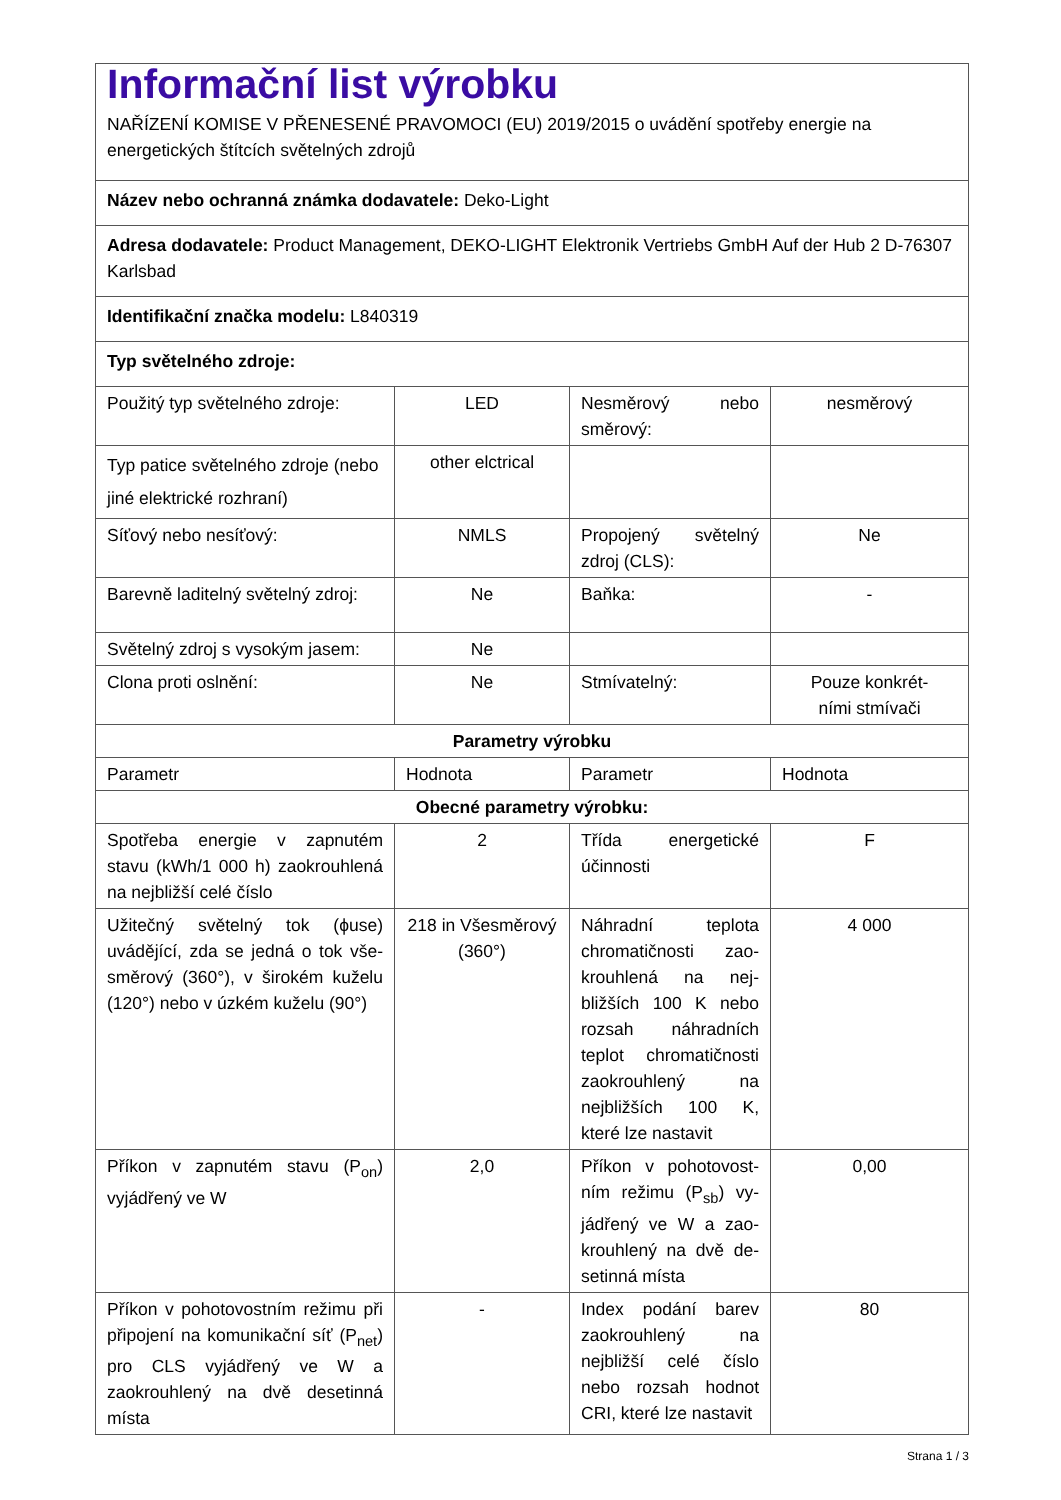| Informační list výrobku NAŘÍZENÍ KOMISE V PŘENESENÉ PRAVOMOCI (EU) 2019/2015 o uvádění spotřeby energie na energetických štítcích světelných zdrojů | | | |
| Název nebo ochranná známka dodavatele: Deko-Light | | | |
| Adresa dodavatele: Product Management, DEKO-LIGHT Elektronik Vertriebs GmbH Auf der Hub 2 D-76307 Karlsbad | | | |
| Identifikační značka modelu: L840319 | | | |
| Typ světelného zdroje: | | | |
| Použitý typ světelného zdroje: | LED | Nesměrový nebo směrový: | nesměrový |
| Typ patice světelného zdroje (nebo jiné elektrické rozhraní) | other elctrical | | |
| Síťový nebo nesíťový: | NMLS | Propojený světelný zdroj (CLS): | Ne |
| Barevně laditelný světelný zdroj: | Ne | Baňka: | - |
| Světelný zdroj s vysokým jasem: | Ne | | |
| Clona proti oslnění: | Ne | Stmívatelný: | Pouze konkrét- ními stmívači |
| Parametry výrobku | | | |
| Parametr | Hodnota | Parametr | Hodnota |
| Obecné parametry výrobku: | | | |
| Spotřeba energie v zapnutém stavu (kWh/1 000 h) zaokrouh­lená na nejbližší celé číslo | 2 | Třída energetické účinnosti | F |
| Užitečný světelný tok (ϕuse) uvádějící, zda se jedná o tok vše­směrový (360°), v širokém kuže­lu (120°) nebo v úzkém kuželu (90°) | 218 in Všesmě­rový (360°) | Náhradní teplota chromatičnosti zao­krouhlená na nej­bližších 100 K ne­bo rozsah náhrad­ních teplot chroma­tičnosti zaokrouhle­ný na nejbližších 100 K, které lze nastavit | 4 000 |
| Příkon v zapnutém stavu (P<sub>on</sub>) vyjádřený ve W | 2,0 | Příkon v pohotovost­ním režimu (P<sub>sb</sub>) vy­jádřený ve W a zao­krouhlený na dvě de­setinná místa | 0,00 |
| Příkon v pohotovostním režimu při připojení na komunikační síť (P<sub>net</sub>) pro CLS vyjádřený ve W a zaokrouhlený na dvě desetinná místa | - | Index podání ba­rev zaokrouhlený na nejbližší celé číslo nebo rozsah hodnot CRI, které lze nasta­vit | 80 |
Strana 1 / 3